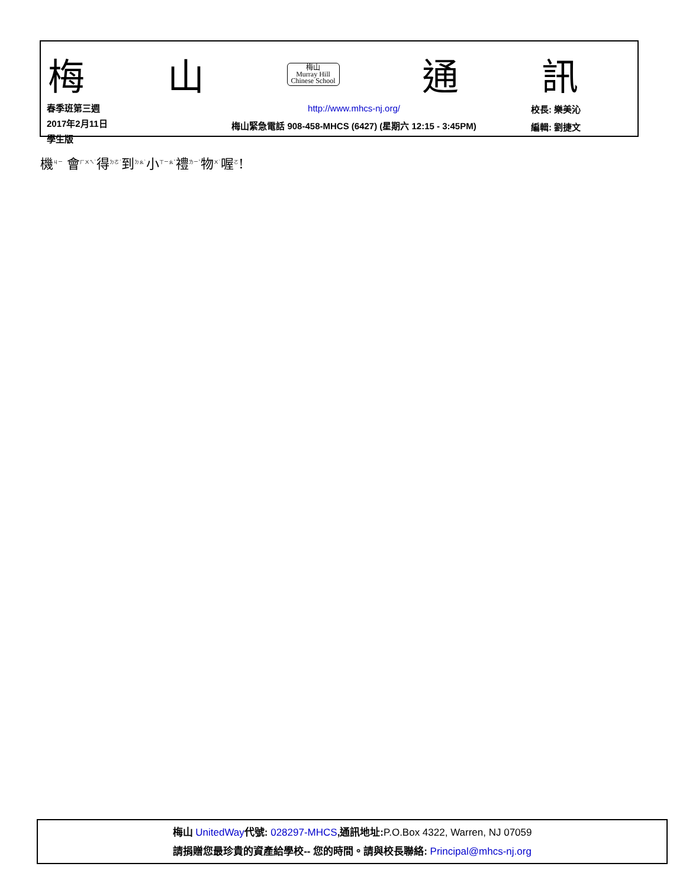梅 山 梅山
Murray Hill
Chinese School 通 訊
春季班第三週
2017年2月11日
學生版
http://www.mhcs-nj.org/
梅山緊急電話 908-458-MHCS (6427) (星期六 12:15 - 3:45PM)
校長: 樂美沁
編輯: 劉捷文
機<sup>ㄐㄧ</sup> 會<sup>ㄏㄨㄟˋ</sup>得<sup>ㄉㄜˊ</sup>到<sup>ㄉㄠˋ</sup>小<sup>ㄒㄧㄠˇ</sup>禮<sup>ㄌㄧˇ</sup>物<sup>ㄨˋ</sup>喔<sup>ㄛ</sup>!
梅山 UnitedWay代號: 028297-MHCS,通訊地址:P.O.Box 4322, Warren, NJ 07059
請捐贈您最珍貴的資產給學校-- 您的時間。請與校長聯絡: Principal@mhcs-nj.org